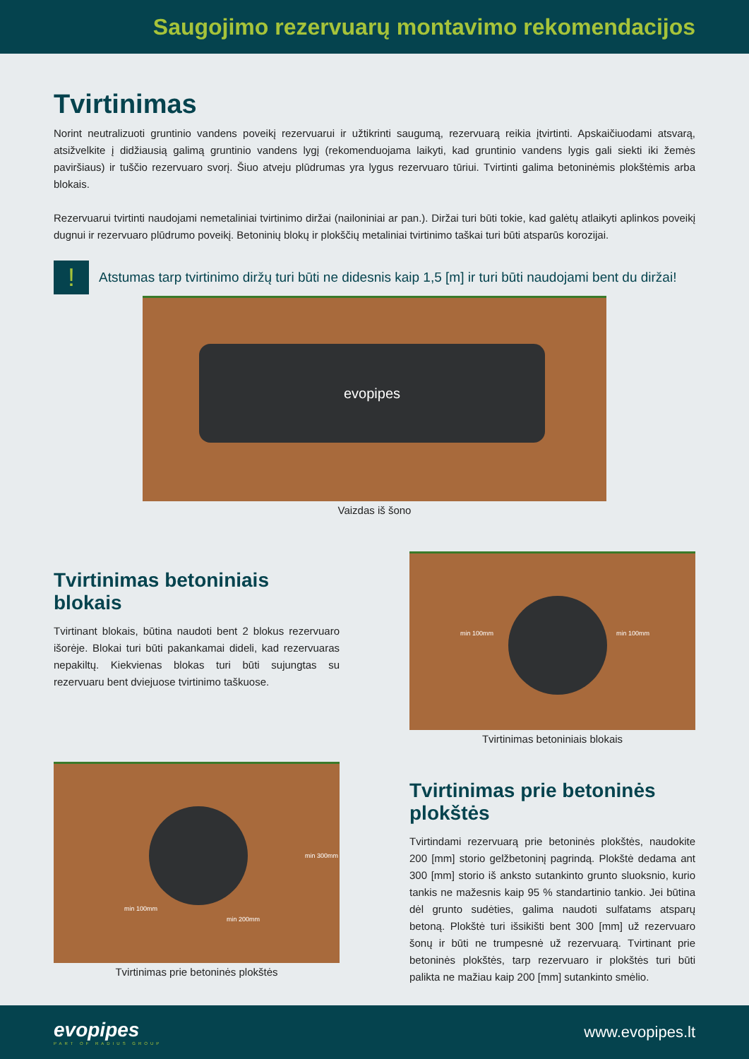Saugojimo rezervuarų montavimo rekomendacijos
Tvirtinimas
Norint neutralizuoti gruntinio vandens poveikį rezervuarui ir užtikrinti saugumą, rezervuarą reikia įtvirtinti. Apskaičiuodami atsvarą, atsižvelkite į didžiausią galimą gruntinio vandens lygį (rekomenduojama laikyti, kad gruntinio vandens lygis gali siekti iki žemės paviršiaus) ir tuščio rezervuaro svorį. Šiuo atveju plūdrumas yra lygus rezervuaro tūriui. Tvirtinti galima betoninėmis plokštėmis arba blokais.
Rezervuarui tvirtinti naudojami nemetaliniai tvirtinimo diržai (nailoniniai ar pan.). Diržai turi būti tokie, kad galėtų atlaikyti aplinkos poveikį dugnui ir rezervuaro plūdrumo poveikį. Betoninių blokų ir plokščių metaliniai tvirtinimo taškai turi būti atsparūs korozijai.
!
Atstumas tarp tvirtinimo diržų turi būti ne didesnis kaip 1,5 [m] ir turi būti naudojami bent du diržai!
evopipes
Vaizdas iš šono
Tvirtinimas betoniniais blokais
Tvirtinant blokais, būtina naudoti bent 2 blokus rezervuaro išorėje. Blokai turi būti pakankamai dideli, kad rezervuaras nepakiltų. Kiekvienas blokas turi būti sujungtas su rezervuaru bent dviejuose tvirtinimo taškuose.
min 100mm min 100mm
Tvirtinimas betoniniais blokais
min 100mm
min 200mm
min 300mm
Tvirtinimas prie betoninės plokštės
Tvirtinimas prie betoninės plokštės
Tvirtindami rezervuarą prie betoninės plokštės, naudokite 200 [mm] storio gelžbetoninį pagrindą. Plokštė dedama ant 300 [mm] storio iš anksto sutankinto grunto sluoksnio, kurio tankis ne mažesnis kaip 95 % standartinio tankio. Jei būtina dėl grunto sudėties, galima naudoti sulfatams atsparų betoną. Plokštė turi išsikišti bent 300 [mm] už rezervuaro šonų ir būti ne trumpesnė už rezervuarą. Tvirtinant prie betoninės plokštės, tarp rezervuaro ir plokštės turi būti palikta ne mažiau kaip 200 [mm] sutankinto smėlio.
evopipes
PART OF RADIUS GROUP
www.evopipes.lt